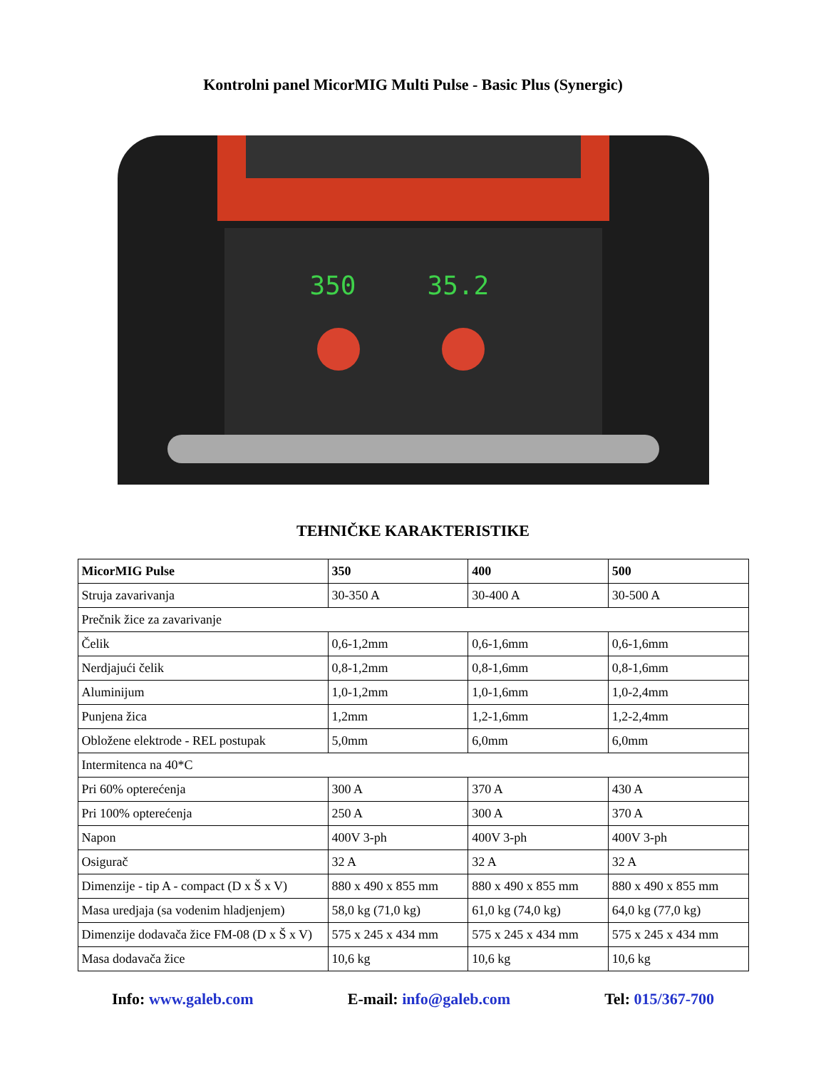Kontrolni panel MicorMIG Multi Pulse - Basic Plus (Synergic)
350 35.2
TEHNIČKE KARAKTERISTIKE
| MicorMIG Pulse | 350 | 400 | 500 |
| --- | --- | --- | --- |
| Struja zavarivanja | 30-350 A | 30-400 A | 30-500 A |
| Prečnik žice za zavarivanje | | | |
| Čelik | 0,6-1,2mm | 0,6-1,6mm | 0,6-1,6mm |
| Nerdjajući čelik | 0,8-1,2mm | 0,8-1,6mm | 0,8-1,6mm |
| Aluminijum | 1,0-1,2mm | 1,0-1,6mm | 1,0-2,4mm |
| Punjena žica | 1,2mm | 1,2-1,6mm | 1,2-2,4mm |
| Obložene elektrode - REL postupak | 5,0mm | 6,0mm | 6,0mm |
| Intermitenca na 40*C | | | |
| Pri 60% opterećenja | 300 A | 370 A | 430 A |
| Pri 100% opterećenja | 250 A | 300 A | 370 A |
| Napon | 400V 3-ph | 400V 3-ph | 400V 3-ph |
| Osigurač | 32 A | 32 A | 32 A |
| Dimenzije - tip A - compact (D x Š x V) | 880 x 490 x 855 mm | 880 x 490 x 855 mm | 880 x 490 x 855 mm |
| Masa uredjaja (sa vodenim hladjenjem) | 58,0 kg (71,0 kg) | 61,0 kg (74,0 kg) | 64,0 kg (77,0 kg) |
| Dimenzije dodavača žice FM-08 (D x Š x V) | 575 x 245 x 434 mm | 575 x 245 x 434 mm | 575 x 245 x 434 mm |
| Masa dodavača žice | 10,6 kg | 10,6 kg | 10,6 kg |
Info: www.galeb.com E-mail: info@galeb.com Tel: 015/367-700